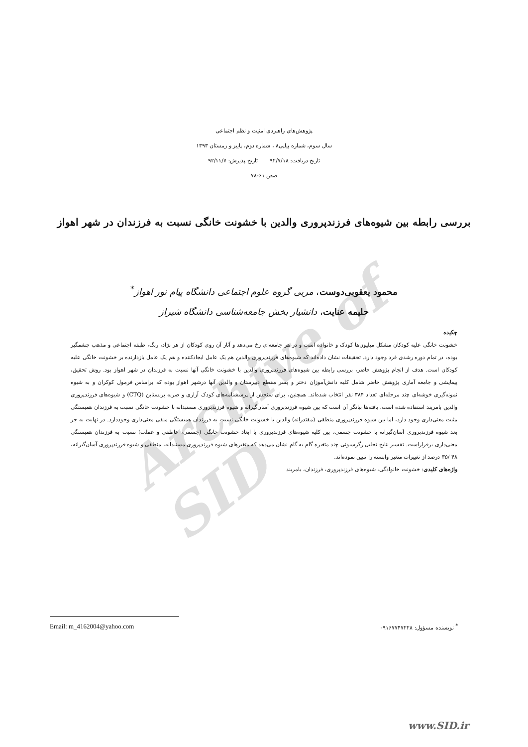Archive of SID
پژوهش‌های راهبردی امنیت و نظم اجتماعی
سال سوم، شماره پیاپی۸ ، شماره دوم، پاییز و زمستان ۱۳۹۳
تاریخ دریافت: ۹۲/۷/۱۸ تاریخ پذیرش: ۹۲/۱۱/۷
صص ۶۱-۷۸
بررسی رابطه بین شیوه‌های فرزندپروری والدین با خشونت خانگی نسبت به فرزندان در شهر اهواز
محمود یعقوبی‌دوست، مربی گروه علوم اجتماعی دانشگاه پیام نور اهواز<sup>*</sup>
حلیمه عنایت، دانشیار بخش جامعه‌شناسی دانشگاه شیراز
چکیده
خشونت خانگی علیه کودکان مشکل میلیون‌ها کودک و خانواده است و در هر جامعه‌ای رخ می‌دهد و آثار آن روی کودکان از هر نژاد، رنگ، طبقه اجتماعی و مذهب چشمگیر بوده، در تمام دوره رشدی فرد وجود دارد. تحقیقات نشان داده‌اند که شیوه‌های فرزندپروری والدین هم یک عامل ایجادکننده و هم یک عامل بازدارنده بر خشونت خانگی علیه کودکان است. هدف از انجام پژوهش حاضر، بررسی رابطه بین شیوه‌های فرزندپروری والدین با خشونت خانگی آنها نسبت به فرزندان در شهر اهواز بود. روش تحقیق، پیمایشی و جامعه آماری پژوهش حاضر شامل کلیه دانش‌آموزان دختر و پسر مقطع دبیرستان و والدین آنها درشهر اهواز بوده که براساس فرمول کوکران و به شیوه نمونه‌گیری خوشه‌ای چند مرحله‌ای تعداد ۳۸۴ نفر انتخاب شده‌اند. همچنین، برای سنجش از پرسشنامه‌های کودک آزاری و ضربه برنستاین (CTQ) و شیوه‌های فرزندپروری والدین بامریند استفاده شده است. یافته‌ها بیانگر آن است که بین شیوه فرزندپروری آسان‌گیرانه و شیوه فرزندپروری مستبدانه با خشونت خانگی نسبت به فرزندان همبستگی مثبت معنی‌داری وجود دارد، اما بین شیوه فرزندپروری منطقی (مقتدرانه) والدین با خشونت خانگی نسبت به فرزندان همبستگی منفی معنی‌داری وجوددارد. در نهایت به جز بعد شیوه فرزندپروری آسان‌گیرانه با خشونت جسمی، بین کلیه شیوه‌های فرزندپروری با ابعاد خشونت خانگی (جسمی، عاطفی و غفلت) نسبت به فرزندان همبستگی معنی‌داری برقراراست. تفسیر نتایج تحلیل رگرسیونی چند متغیره گام به گام نشان می‌دهد که متغیرهای شیوه فرزندپروری مستبدانه، منطقی و شیوه فرزندپروری آسان‌گیرانه، ۴۸ /۳۵ درصد از تغییرات متغیر وابسته را تبیین نموده‌اند.
واژه‌های کلیدی: خشونت خانوادگی، شیوه‌های فرزندپروری، فرزندان، بامریند
<sup>*</sup> نویسنده مسؤول: ۰۹۱۶۷۷۴۷۲۲۸ Email: m_4162004@yahoo.com
www.SID.ir